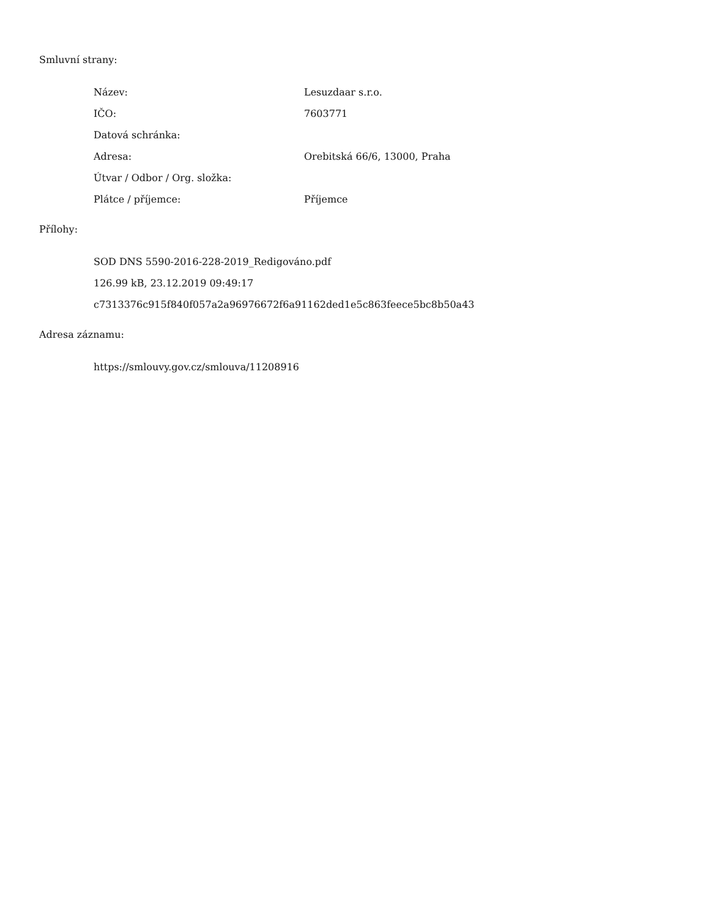Smluvní strany:
| Název: | Lesuzdaar s.r.o. |
| IČO: | 7603771 |
| Datová schránka: | |
| Adresa: | Orebitská 66/6, 13000, Praha |
| Útvar / Odbor / Org. složka: | |
| Plátce / příjemce: | Příjemce |
Přílohy:
SOD DNS 5590-2016-228-2019_Redigováno.pdf
126.99 kB, 23.12.2019 09:49:17
c7313376c915f840f057a2a96976672f6a91162ded1e5c863feece5bc8b50a43
Adresa záznamu:
https://smlouvy.gov.cz/smlouva/11208916